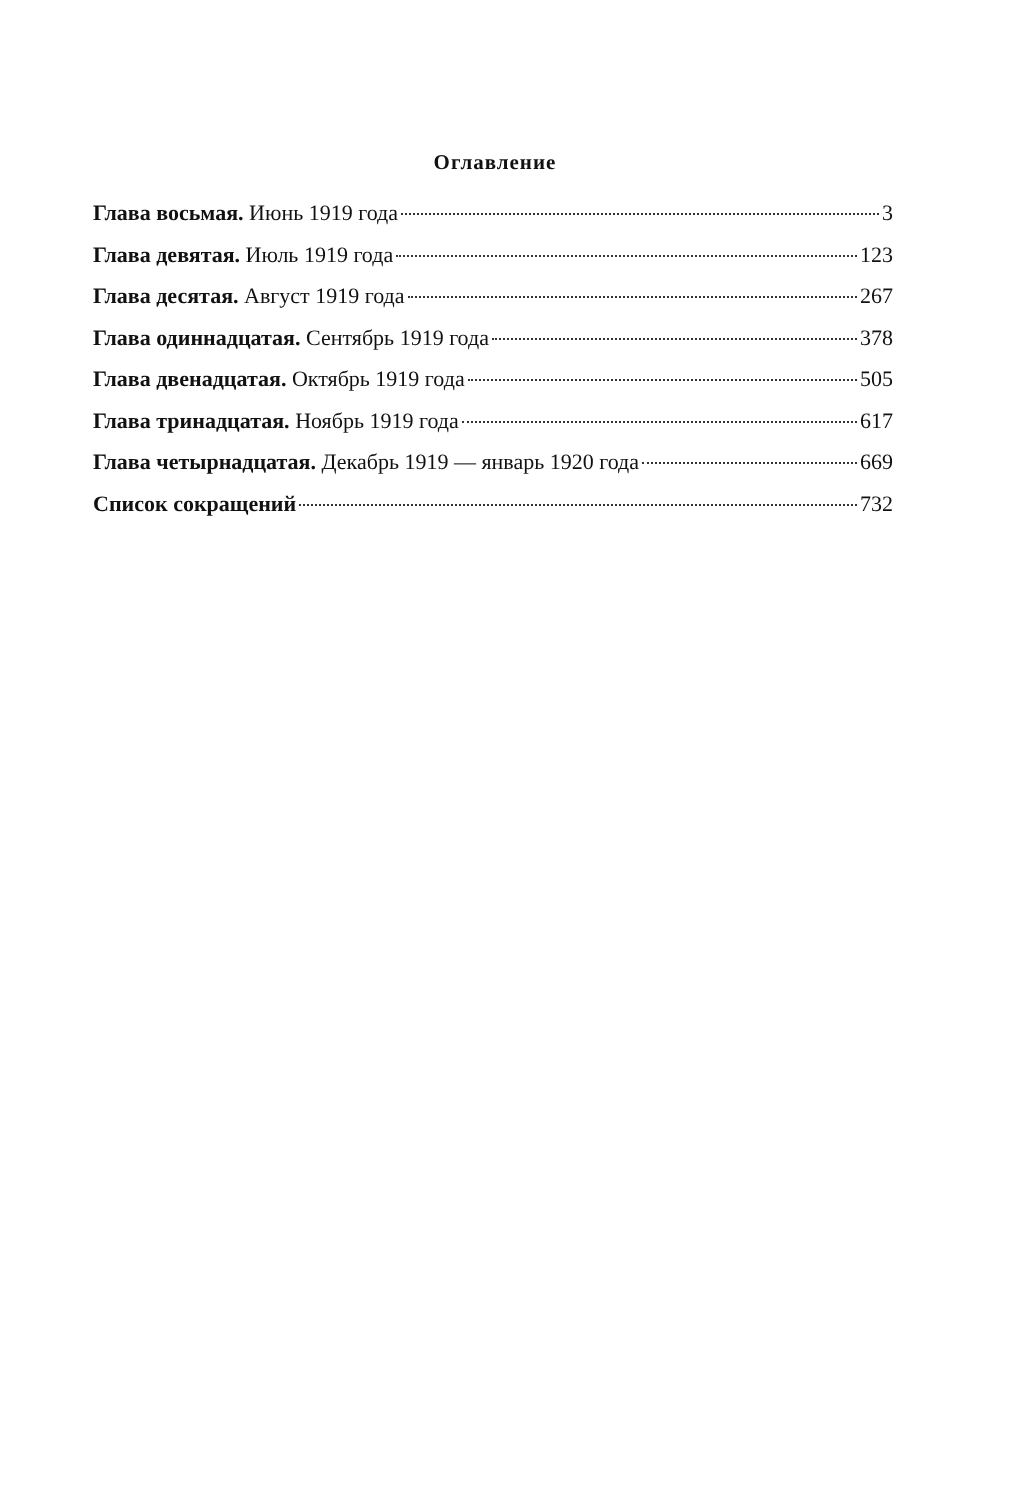Оглавление
Глава восьмая. Июнь 1919 года 3
Глава девятая. Июль 1919 года 123
Глава десятая. Август 1919 года 267
Глава одиннадцатая. Сентябрь 1919 года 378
Глава двенадцатая. Октябрь 1919 года 505
Глава тринадцатая. Ноябрь 1919 года 617
Глава четырнадцатая. Декабрь 1919 — январь 1920 года 669
Список сокращений 732